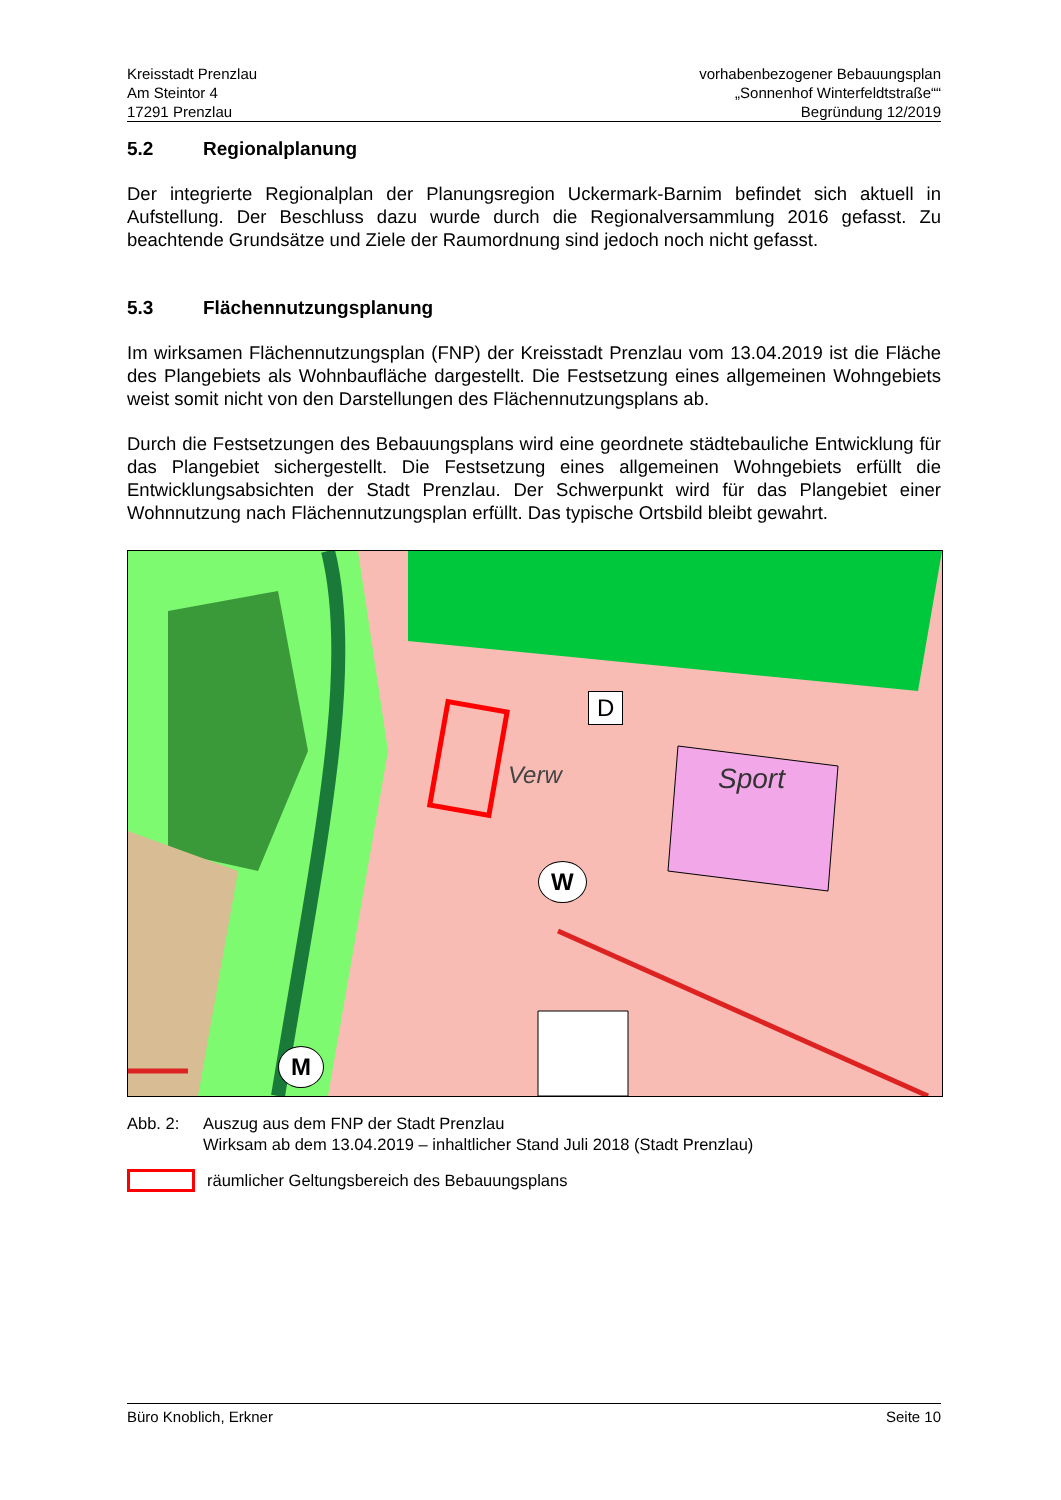Kreisstadt Prenzlau
Am Steintor 4
17291 Prenzlau
vorhabenbezogener Bebauungsplan
„Sonnenhof Winterfeldtstraße““
Begründung 12/2019
5.2 Regionalplanung
Der integrierte Regionalplan der Planungsregion Uckermark-Barnim befindet sich aktuell in Aufstellung. Der Beschluss dazu wurde durch die Regionalversammlung 2016 gefasst. Zu beachtende Grundsätze und Ziele der Raumordnung sind jedoch noch nicht gefasst.
5.3 Flächennutzungsplanung
Im wirksamen Flächennutzungsplan (FNP) der Kreisstadt Prenzlau vom 13.04.2019 ist die Fläche des Plangebiets als Wohnbaufläche dargestellt. Die Festsetzung eines allgemeinen Wohngebiets weist somit nicht von den Darstellungen des Flächennutzungsplans ab.
Durch die Festsetzungen des Bebauungsplans wird eine geordnete städtebauliche Entwicklung für das Plangebiet sichergestellt. Die Festsetzung eines allgemeinen Wohngebiets erfüllt die Entwicklungsabsichten der Stadt Prenzlau. Der Schwerpunkt wird für das Plangebiet einer Wohnnutzung nach Flächennutzungsplan erfüllt. Das typische Ortsbild bleibt gewahrt.
Sport
Verw
D
W
M
Abb. 2: Auszug aus dem FNP der Stadt Prenzlau
Wirksam ab dem 13.04.2019 – inhaltlicher Stand Juli 2018 (Stadt Prenzlau)
räumlicher Geltungsbereich des Bebauungsplans
Büro Knoblich, Erkner Seite 10